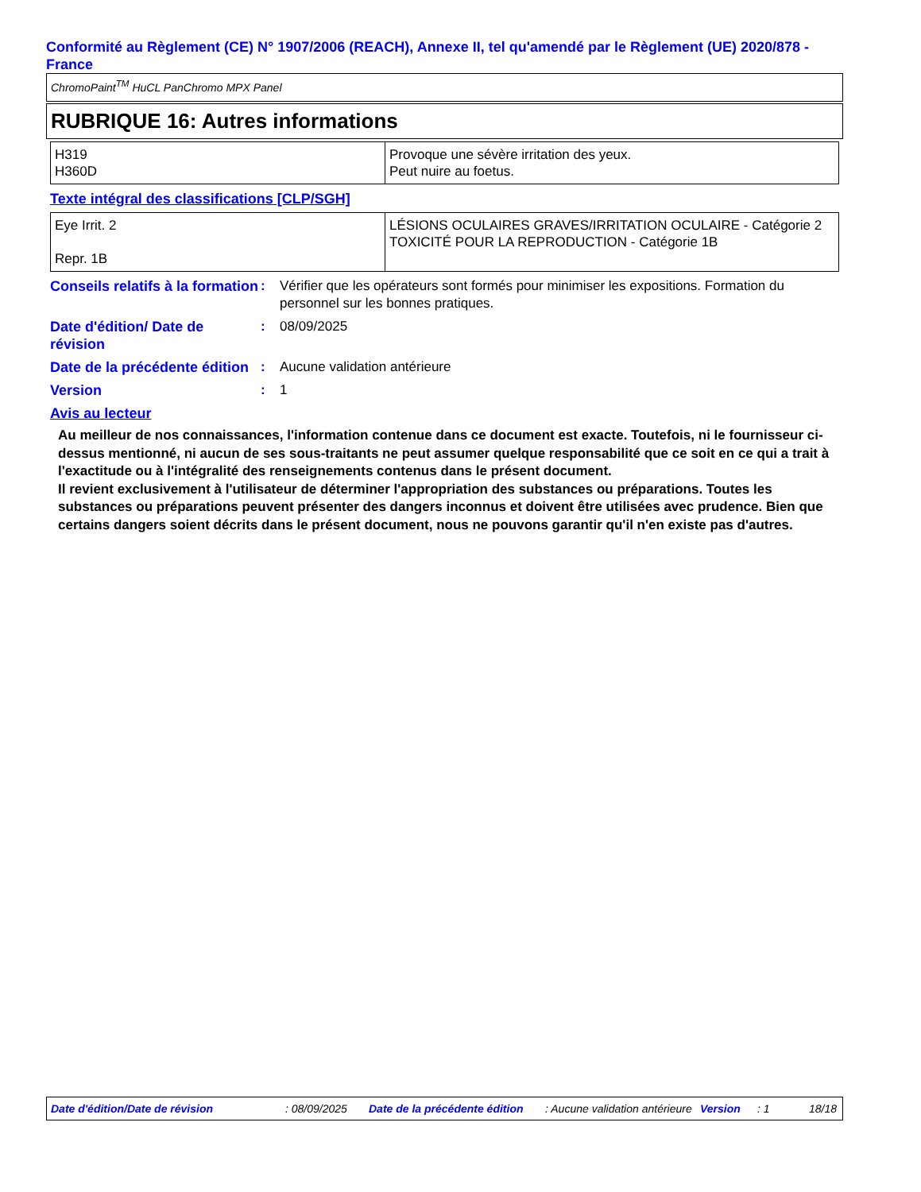Conformité au Règlement (CE) N° 1907/2006 (REACH), Annexe II, tel qu'amendé par le Règlement (UE) 2020/878 - France
ChromoPaint<sup>TM</sup> HuCL PanChromo MPX Panel
RUBRIQUE 16: Autres informations
| H319 H360D | Provoque une sévère irritation des yeux. Peut nuire au foetus. |
Texte intégral des classifications [CLP/SGH]
| Eye Irrit. 2 Repr. 1B | LÉSIONS OCULAIRES GRAVES/IRRITATION OCULAIRE - Catégorie 2 TOXICITÉ POUR LA REPRODUCTION - Catégorie 1B |
| Conseils relatifs à la formation | : | Vérifier que les opérateurs sont formés pour minimiser les expositions. Formation du personnel sur les bonnes pratiques. |
| Date d'édition/ Date de révision | : | 08/09/2025 |
| Date de la précédente édition | : | Aucune validation antérieure |
| Version | : | 1 |
Avis au lecteur
Au meilleur de nos connaissances, l'information contenue dans ce document est exacte. Toutefois, ni le fournisseur ci-dessus mentionné, ni aucun de ses sous-traitants ne peut assumer quelque responsabilité que ce soit en ce qui a trait à l'exactitude ou à l'intégralité des renseignements contenus dans le présent document.
Il revient exclusivement à l'utilisateur de déterminer l'appropriation des substances ou préparations. Toutes les substances ou préparations peuvent présenter des dangers inconnus et doivent être utilisées avec prudence. Bien que certains dangers soient décrits dans le présent document, nous ne pouvons garantir qu'il n'en existe pas d'autres.
Date d'édition/Date de révision : 08/09/2025 Date de la précédente édition
: Aucune validation antérieure
Version : 1 18/18